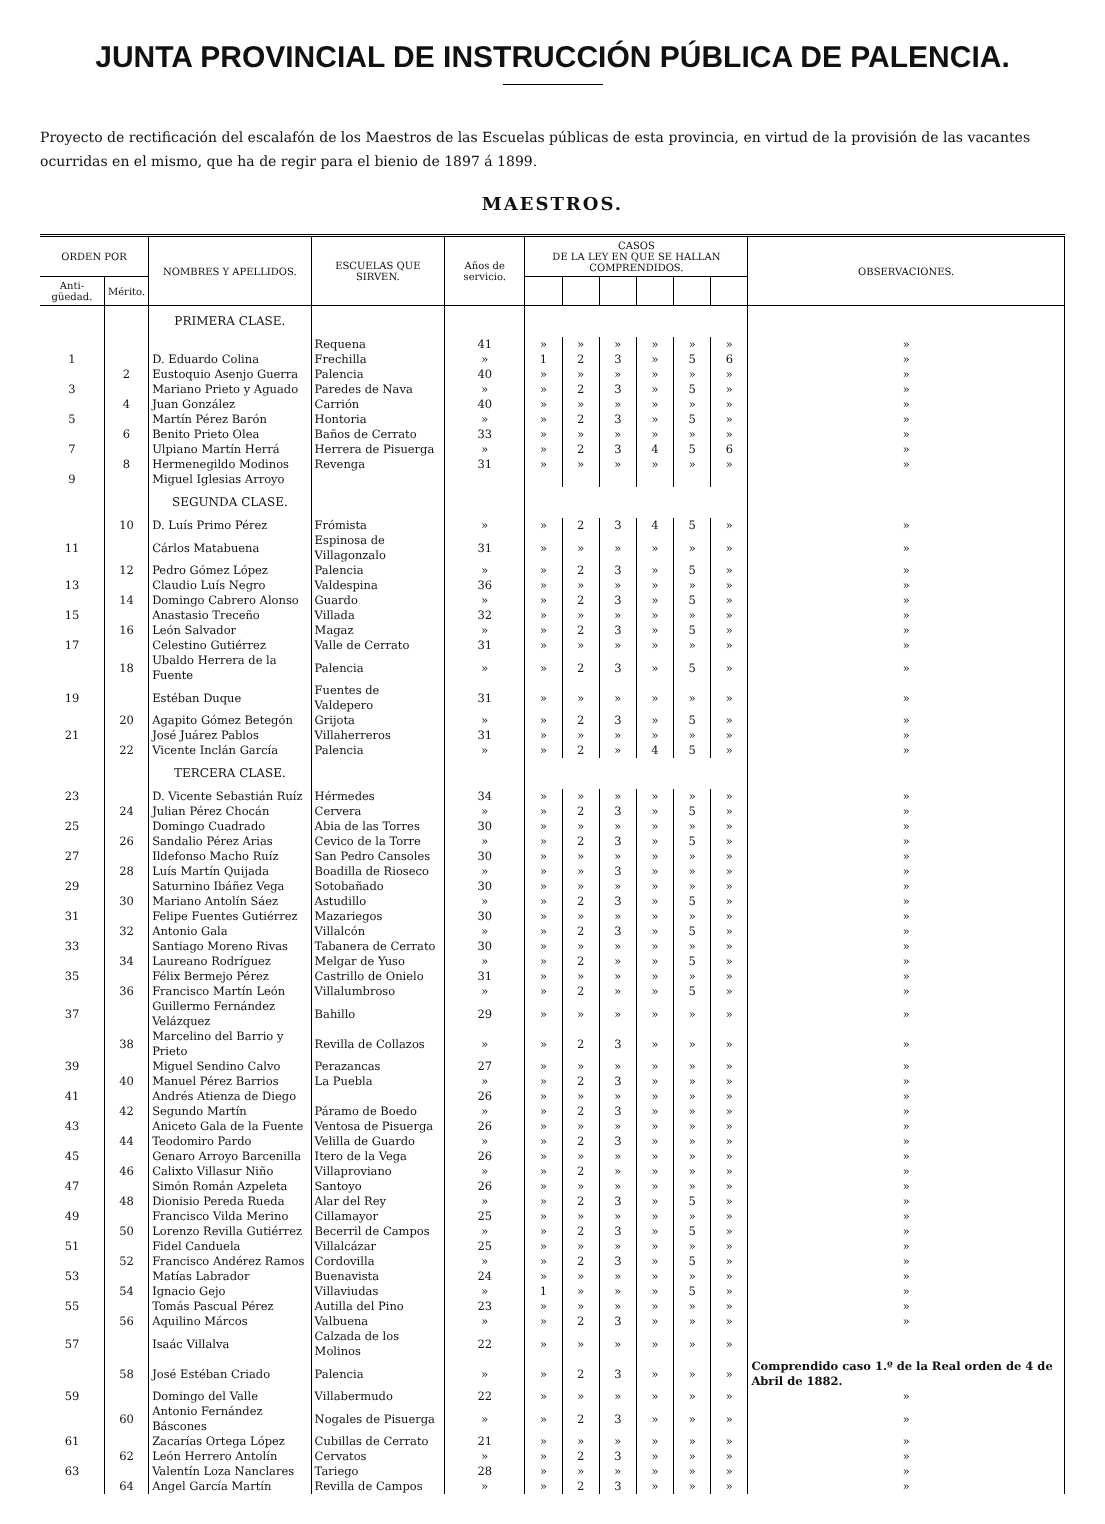JUNTA PROVINCIAL DE INSTRUCCIÓN PÚBLICA DE PALENCIA.
Proyecto de rectificación del escalafón de los Maestros de las Escuelas públicas de esta provincia, en virtud de la provisión de las vacantes ocurridas en el mismo, que ha de regir para el bienio de 1897 á 1899.
MAESTROS.
| ORDEN POR | | NOMBRES Y APELLIDOS. | ESCUELAS QUE SIRVEN. | Años de servicio. | CASOS DE LA LEY EN QUE SE HALLAN COMPRENDIDOS. | | | | | | OBSERVACIONES. |
| --- | --- | --- | --- | --- | --- | --- | --- | --- | --- | --- | --- |
| Anti-güedad. | Mérito. | | | | | | | | | | |
| | | PRIMERA CLASE. | | | | | | | | | |
| | | | Requena | 41 | » | » | » | » | » | » | » |
| 1 | | D. Eduardo Colina | Frechilla | » | 1 | 2 | 3 | » | 5 | 6 | » |
| | 2 | Eustoquio Asenjo Guerra | Palencia | 40 | » | » | » | » | » | » | » |
| 3 | | Mariano Prieto y Aguado | Paredes de Nava | » | » | 2 | 3 | » | 5 | » | » |
| | 4 | Juan González | Carrión | 40 | » | » | » | » | » | » | » |
| 5 | | Martín Pérez Barón | Hontoria | » | » | 2 | 3 | » | 5 | » | » |
| | 6 | Benito Prieto Olea | Baños de Cerrato | 33 | » | » | » | » | » | » | » |
| 7 | | Ulpiano Martín Herrá | Herrera de Pisuerga | » | » | 2 | 3 | 4 | 5 | 6 | » |
| | 8 | Hermenegildo Modinos | Revenga | 31 | » | » | » | » | » | » | » |
| 9 | | Miguel Iglesias Arroyo | | | | | | | | | |
| | | SEGUNDA CLASE. | | | | | | | | | |
| | 10 | D. Luís Primo Pérez | Frómista | » | » | 2 | 3 | 4 | 5 | » | » |
| 11 | | Cárlos Matabuena | Espinosa de Villagonzalo | 31 | » | » | » | » | » | » | » |
| | 12 | Pedro Gómez López | Palencia | » | » | 2 | 3 | » | 5 | » | » |
| 13 | | Claudio Luís Negro | Valdespina | 36 | » | » | » | » | » | » | » |
| | 14 | Domingo Cabrero Alonso | Guardo | » | » | 2 | 3 | » | 5 | » | » |
| 15 | | Anastasio Treceño | Villada | 32 | » | » | » | » | » | » | » |
| | 16 | León Salvador | Magaz | » | » | 2 | 3 | » | 5 | » | » |
| 17 | | Celestino Gutiérrez | Valle de Cerrato | 31 | » | » | » | » | » | » | » |
| | 18 | Ubaldo Herrera de la Fuente | Palencia | » | » | 2 | 3 | » | 5 | » | » |
| 19 | | Estéban Duque | Fuentes de Valdepero | 31 | » | » | » | » | » | » | » |
| | 20 | Agapito Gómez Betegón | Grijota | » | » | 2 | 3 | » | 5 | » | » |
| 21 | | José Juárez Pablos | Villaherreros | 31 | » | » | » | » | » | » | » |
| | 22 | Vicente Inclán García | Palencia | » | » | 2 | » | 4 | 5 | » | » |
| | | TERCERA CLASE. | | | | | | | | | |
| 23 | | D. Vicente Sebastián Ruíz | Hérmedes | 34 | » | » | » | » | » | » | » |
| | 24 | Julian Pérez Chocán | Cervera | » | » | 2 | 3 | » | 5 | » | » |
| 25 | | Domingo Cuadrado | Abia de las Torres | 30 | » | » | » | » | » | » | » |
| | 26 | Sandalio Pérez Arias | Cevico de la Torre | » | » | 2 | 3 | » | 5 | » | » |
| 27 | | Ildefonso Macho Ruíz | San Pedro Cansoles | 30 | » | » | » | » | » | » | » |
| | 28 | Luís Martín Quijada | Boadilla de Rioseco | » | » | » | 3 | » | » | » | » |
| 29 | | Saturnino Ibáñez Vega | Sotobañado | 30 | » | » | » | » | » | » | » |
| | 30 | Mariano Antolín Sáez | Astudillo | » | » | 2 | 3 | » | 5 | » | » |
| 31 | | Felipe Fuentes Gutiérrez | Mazariegos | 30 | » | » | » | » | » | » | » |
| | 32 | Antonio Gala | Villalcón | » | » | 2 | 3 | » | 5 | » | » |
| 33 | | Santiago Moreno Rivas | Tabanera de Cerrato | 30 | » | » | » | » | » | » | » |
| | 34 | Laureano Rodríguez | Melgar de Yuso | » | » | 2 | » | » | 5 | » | » |
| 35 | | Félix Bermejo Pérez | Castrillo de Onielo | 31 | » | » | » | » | » | » | » |
| | 36 | Francisco Martín León | Villalumbroso | » | » | 2 | » | » | 5 | » | » |
| 37 | | Guillermo Fernández Velázquez | Bahillo | 29 | » | » | » | » | » | » | » |
| | 38 | Marcelino del Barrio y Prieto | Revilla de Collazos | » | » | 2 | 3 | » | » | » | » |
| 39 | | Miguel Sendino Calvo | Perazancas | 27 | » | » | » | » | » | » | » |
| | 40 | Manuel Pérez Barrios | La Puebla | » | » | 2 | 3 | » | » | » | » |
| 41 | | Andrés Atienza de Diego | | 26 | » | » | » | » | » | » | » |
| | 42 | Segundo Martín | Páramo de Boedo | » | » | 2 | 3 | » | » | » | » |
| 43 | | Aniceto Gala de la Fuente | Ventosa de Pisuerga | 26 | » | » | » | » | » | » | » |
| | 44 | Teodomiro Pardo | Velilla de Guardo | » | » | 2 | 3 | » | » | » | » |
| 45 | | Genaro Arroyo Barcenilla | Itero de la Vega | 26 | » | » | » | » | » | » | » |
| | 46 | Calixto Villasur Niño | Villaproviano | » | » | 2 | » | » | » | » | » |
| 47 | | Simón Román Azpeleta | Santoyo | 26 | » | » | » | » | » | » | » |
| | 48 | Dionisio Pereda Rueda | Alar del Rey | » | » | 2 | 3 | » | 5 | » | » |
| 49 | | Francisco Vilda Merino | Cillamayor | 25 | » | » | » | » | » | » | » |
| | 50 | Lorenzo Revilla Gutiérrez | Becerril de Campos | » | » | 2 | 3 | » | 5 | » | » |
| 51 | | Fidel Canduela | Villalcázar | 25 | » | » | » | » | » | » | » |
| | 52 | Francisco Andérez Ramos | Cordovilla | » | » | 2 | 3 | » | 5 | » | » |
| 53 | | Matías Labrador | Buenavista | 24 | » | » | » | » | » | » | » |
| | 54 | Ignacio Gejo | Villaviudas | » | 1 | » | » | » | 5 | » | » |
| 55 | | Tomás Pascual Pérez | Autilla del Pino | 23 | » | » | » | » | » | » | » |
| | 56 | Aquilino Márcos | Valbuena | » | » | 2 | 3 | » | » | » | » |
| 57 | | Isaác Villalva | Calzada de los Molinos | 22 | » | » | » | » | » | » | |
| | 58 | José Estéban Criado | Palencia | » | » | 2 | 3 | » | » | » | Comprendido caso 1.º de la Real orden de 4 de Abril de 1882. |
| 59 | | Domingo del Valle | Villabermudo | 22 | » | » | » | » | » | » | » |
| | 60 | Antonio Fernández Báscones | Nogales de Pisuerga | » | » | 2 | 3 | » | » | » | » |
| 61 | | Zacarías Ortega López | Cubillas de Cerrato | 21 | » | » | » | » | » | » | » |
| | 62 | León Herrero Antolín | Cervatos | » | » | 2 | 3 | » | » | » | » |
| 63 | | Valentín Loza Nanclares | Tariego | 28 | » | » | » | » | » | » | » |
| | 64 | Angel García Martín | Revilla de Campos | » | » | 2 | 3 | » | » | » | » |